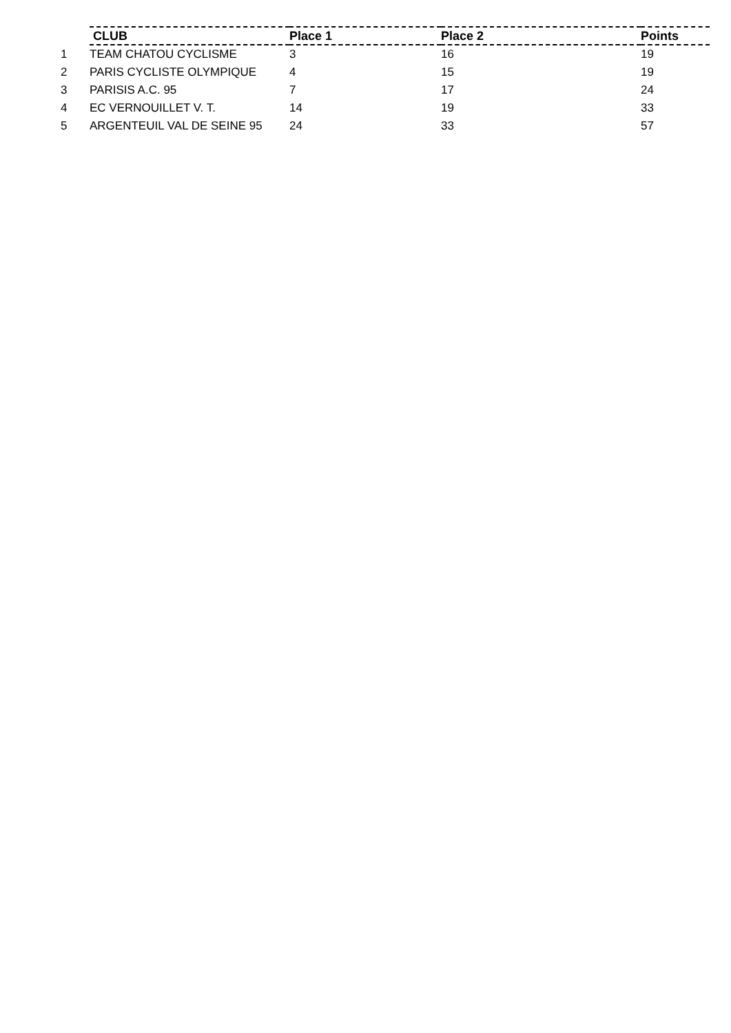| | CLUB | Place 1 | Place 2 | Points |
| --- | --- | --- | --- | --- |
| 1 | TEAM CHATOU CYCLISME | 3 | 16 | 19 |
| 2 | PARIS CYCLISTE OLYMPIQUE | 4 | 15 | 19 |
| 3 | PARISIS A.C. 95 | 7 | 17 | 24 |
| 4 | EC VERNOUILLET V. T. | 14 | 19 | 33 |
| 5 | ARGENTEUIL VAL DE SEINE 95 | 24 | 33 | 57 |